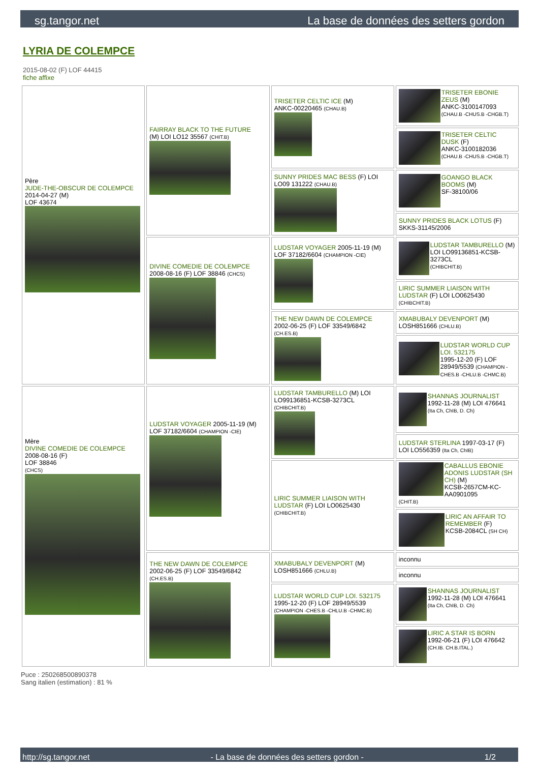sg.tangor.net La base de données des setters gordon
LYRIA DE COLEMPCE
2015-08-02 (F) LOF 44415
fiche affixe
| Père JUDE-THE-OBSCUR DE COLEMPCE 2014-04-27 (M) LOF 43674 | FAIRRAY BLACK TO THE FUTURE (M) LOI LO12 35567 (CHIT.B) | TRISETER CELTIC ICE (M) ANKC-00220465 (CHAU.B) | TRISETER EBONIE ZEUS (M) ANKC-3100147093 (CHAU.B -CHUS.B -CHGB.T) |
| | | | TRISETER CELTIC DUSK (F) ANKC-3100182036 (CHAU.B -CHUS.B -CHGB.T) |
| | | SUNNY PRIDES MAC BESS (F) LOI LO09 131222 (CHAU.B) | GOANGO BLACK BOOMS (M) SF-38100/06 |
| | | | SUNNY PRIDES BLACK LOTUS (F) SKKS-31145/2006 |
| | DIVINE COMEDIE DE COLEMPCE 2008-08-16 (F) LOF 38846 (CHCS) | LUDSTAR VOYAGER 2005-11-19 (M) LOF 37182/6604 (CHAMPION -CIE) | LUDSTAR TAMBURELLO (M) LOI LO99136851-KCSB-3273CL (CHIBCHIT.B) |
| | | | LIRIC SUMMER LIAISON WITH LUDSTAR (F) LOI LO0625430 (CHIBCHIT.B) |
| | | THE NEW DAWN DE COLEMPCE 2002-06-25 (F) LOF 33549/6842 (CH.ES.B) | XMABUBALY DEVENPORT (M) LOSH851666 (CHLU.B) |
| | | | LUDSTAR WORLD CUP LOI. 532175 1995-12-20 (F) LOF 28949/5539 (CHAMPION -CHES.B -CHLU.B -CHMC.B) |
| Mère DIVINE COMEDIE DE COLEMPCE 2008-08-16 (F) LOF 38846 (CHCS) | LUDSTAR VOYAGER 2005-11-19 (M) LOF 37182/6604 (CHAMPION -CIE) | LUDSTAR TAMBURELLO (M) LOI LO99136851-KCSB-3273CL (CHIBCHIT.B) | SHANNAS JOURNALIST 1992-11-28 (M) LOI 476641 (Ita Ch, ChIB, D. Ch) |
| | | | LUDSTAR STERLINA 1997-03-17 (F) LOI LO556359 (Ita Ch, ChIB) |
| | | LIRIC SUMMER LIAISON WITH LUDSTAR (F) LOI LO0625430 (CHIBCHIT.B) | CABALLUS EBONIE ADONIS LUDSTAR (SH CH) (M) KCSB-2657CM-KC-AA0901095 (CHIT.B) |
| | | | LIRIC AN AFFAIR TO REMEMBER (F) KCSB-2084CL (SH CH) |
| | THE NEW DAWN DE COLEMPCE 2002-06-25 (F) LOF 33549/6842 (CH.ES.B) | XMABUBALY DEVENPORT (M) LOSH851666 (CHLU.B) | inconnu |
| | | | inconnu |
| | | LUDSTAR WORLD CUP LOI. 532175 1995-12-20 (F) LOF 28949/5539 (CHAMPION -CHES.B -CHLU.B -CHMC.B) | SHANNAS JOURNALIST 1992-11-28 (M) LOI 476641 (Ita Ch, ChIB, D. Ch) |
| | | | LIRIC A STAR IS BORN 1992-06-21 (F) LOI 476642 (CH.IB. CH.B.ITAL.) |
Puce : 250268500890378
Sang italien (estimation) : 81 %
http://sg.tangor.net - La base de données des setters gordon - 1/2